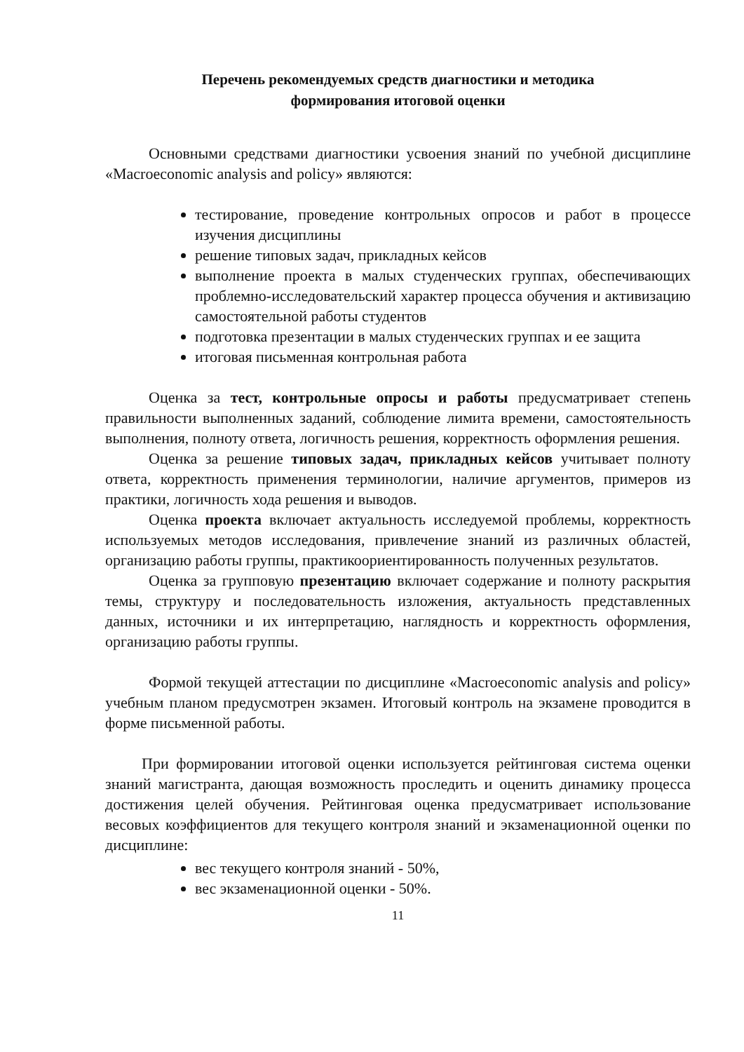Перечень рекомендуемых средств диагностики и методика
формирования итоговой оценки
Основными средствами диагностики усвоения знаний по учебной дисциплине «Macroeconomic analysis and policy» являются:
тестирование, проведение контрольных опросов и работ в процессе изучения дисциплины
решение типовых задач, прикладных кейсов
выполнение проекта в малых студенческих группах, обеспечивающих проблемно-исследовательский характер процесса обучения и активизацию самостоятельной работы студентов
подготовка презентации в малых студенческих группах и ее защита
итоговая письменная контрольная работа
Оценка за тест, контрольные опросы и работы предусматривает степень правильности выполненных заданий, соблюдение лимита времени, самостоятельность выполнения, полноту ответа, логичность решения, корректность оформления решения.
Оценка за решение типовых задач, прикладных кейсов учитывает полноту ответа, корректность применения терминологии, наличие аргументов, примеров из практики, логичность хода решения и выводов.
Оценка проекта включает актуальность исследуемой проблемы, корректность используемых методов исследования, привлечение знаний из различных областей, организацию работы группы, практикоориентированность полученных результатов.
Оценка за групповую презентацию включает содержание и полноту раскрытия темы, структуру и последовательность изложения, актуальность представленных данных, источники и их интерпретацию, наглядность и корректность оформления, организацию работы группы.
Формой текущей аттестации по дисциплине «Macroeconomic analysis and policy» учебным планом предусмотрен экзамен. Итоговый контроль на экзамене проводится в форме письменной работы.
При формировании итоговой оценки используется рейтинговая система оценки знаний магистранта, дающая возможность проследить и оценить динамику процесса достижения целей обучения. Рейтинговая оценка предусматривает использование весовых коэффициентов для текущего контроля знаний и экзаменационной оценки по дисциплине:
вес текущего контроля знаний - 50%,
вес экзаменационной оценки - 50%.
11